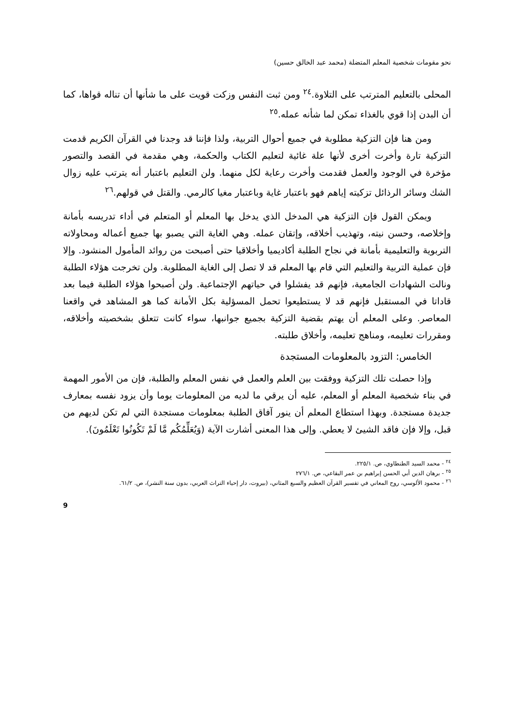نحو مقومات شخصية المعلم المتضلة (محمد عبد الخالق حسين)
المحلى بالتعليم المترتب على التلاوة.<sup>٢٤</sup> ومن ثبت النفس وزكت قويت على ما شأنها أن تناله قواها، كما أن البدن إذا قوي بالغذاء تمكن لما شأنه عمله.<sup>٢٥</sup>
ومن هنا فإن التزكية مطلوبة في جميع أحوال التربية، ولذا فإننا قد وجدنا في القرآن الكريم قدمت التزكية تارة وأخرت أخرى لأنها علة غائية لتعليم الكتاب والحكمة، وهي مقدمة في القصد والتصور مؤخرة في الوجود والعمل فقدمت وأخرت رعاية لكل منهما. ولن التعليم باعتبار أنه يترتب عليه زوال الشك وسائر الرذائل تزكيته إياهم فهو باعتبار غاية وباعتبار مغيا كالرمي. والقتل في قولهم.<sup>٢٦</sup>
ويمكن القول فإن التزكية هي المدخل الذي يدخل بها المعلم أو المتعلم في أداء تدريسه بأمانة وإخلاصه، وحسن نيته، وتهذيب أخلاقه، وإتقان عمله. وهي الغاية التي يصبو بها جميع أعماله ومحاولاته التربوية والتعليمية بأمانة في نجاح الطلبة أكاديميا وأخلاقيا حتى أصبحت من روائد المأمول المنشود. وإلا فإن عملية التربية والتعليم التي قام بها المعلم قد لا تصل إلى الغاية المطلوبة. ولن تخرجت هؤلاء الطلبة ونالت الشهادات الجامعية، فإنهم قد يفشلوا في حياتهم الإجتماعية. ولن أصبحوا هؤلاء الطلبة فيما بعد قاداتا في المستقبل فإنهم قد لا يستطيعوا تحمل المسؤلية بكل الأمانة كما هو المشاهد في واقعنا المعاصر. وعلى المعلم أن يهتم بقضية التزكية بجميع جوانبها، سواء كانت تتعلق بشخصيته وأخلاقه، ومقررات تعليمه، ومناهج تعليمه، وأخلاق طلبته.
الخامس: التزود بالمعلومات المستجدة
وإذا حصلت تلك التزكية ووفقت بين العلم والعمل في نفس المعلم والطلبة، فإن من الأمور المهمة في بناء شخصية المعلم أو المعلم، عليه أن يرقي ما لديه من المعلومات يوما وأن يزود نفسه بمعارف جديدة مستجدة. وبهذا استطاع المعلم أن ينور آفاق الطلبة بمعلومات مستجدة التي لم تكن لديهم من قبل، وإلا فإن فاقد الشيئ لا يعطي. وإلى هذا المعنى أشارت الآية (وَيُعَلِّمُكُم مَّا لَمْ تَكُونُوا تَعْلَمُونَ).
<sup>٢٤</sup> - محمد السيد الطنطاوي، ص. ٢٢٥/١.
<sup>٢٥</sup> - برهان الدين أبي الحسن إبراهيم بن عمر البقاعي، ص. ٢٧٦/١
<sup>٢٦</sup> - محمود الألوسي، روح المعاني في تفسير القرآن العظيم والسبع المثاني، (بيروت، دار إحياء التراث العربي، بدون سنة النشر)، ص. ٦١/٢.
9